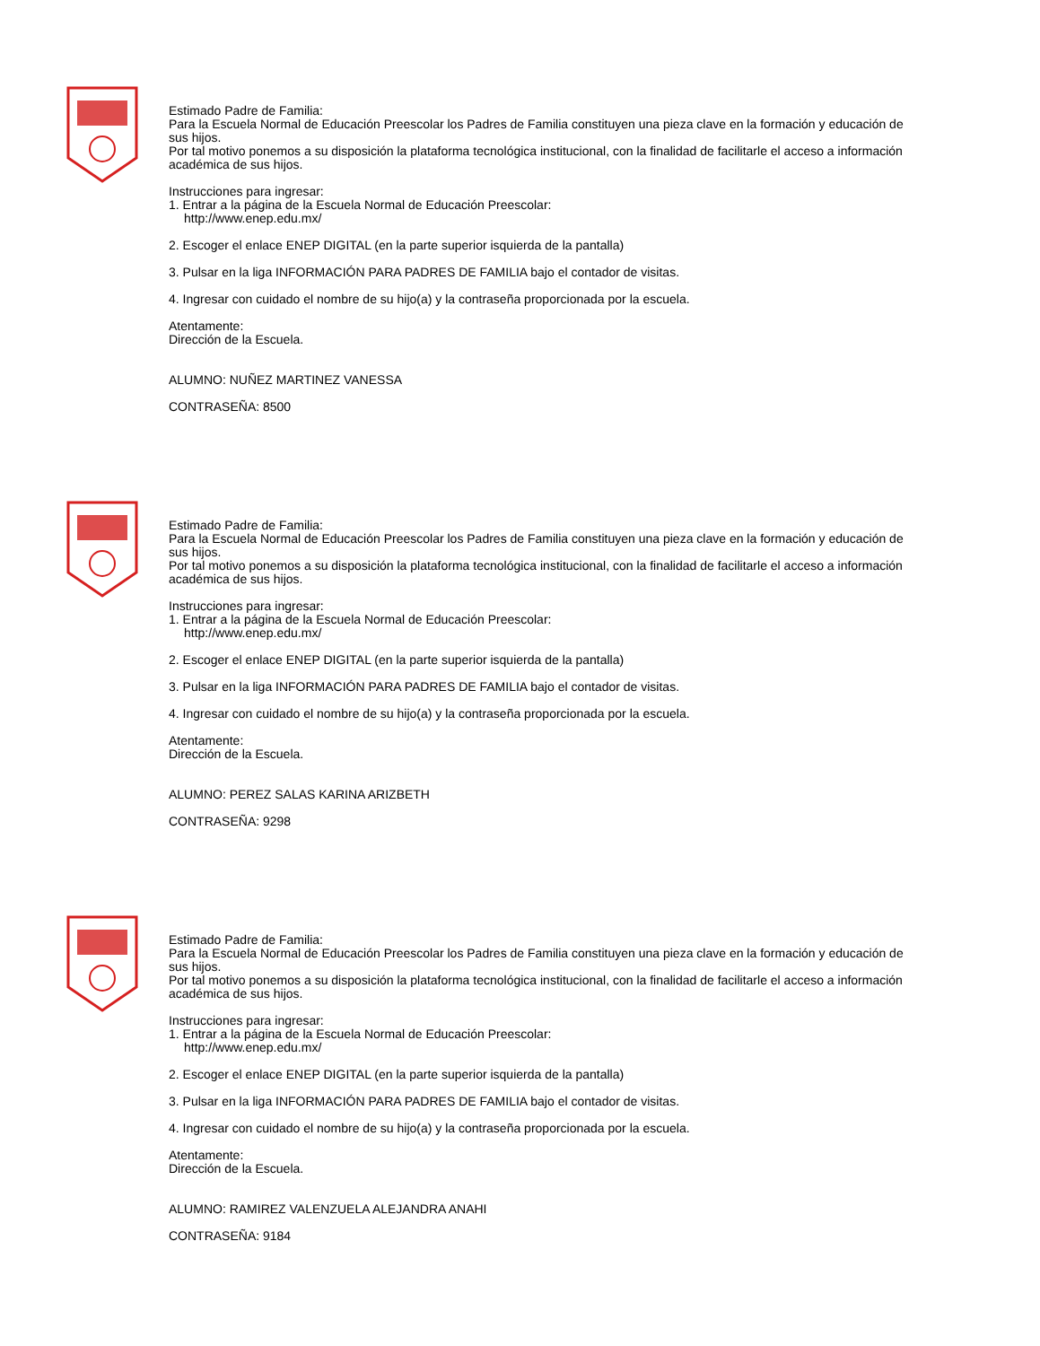Estimado Padre de Familia:
Para la Escuela Normal de Educación Preescolar los Padres de Familia constituyen una pieza clave en la formación y educación de sus hijos.
Por tal motivo ponemos a su disposición la plataforma tecnológica institucional, con la finalidad de facilitarle el acceso a información académica de sus hijos.
Instrucciones para ingresar:
1. Entrar a la página de la Escuela Normal de Educación Preescolar:
http://www.enep.edu.mx/
2. Escoger el enlace ENEP DIGITAL (en la parte superior isquierda de la pantalla)
3. Pulsar en la liga INFORMACIÓN PARA PADRES DE FAMILIA bajo el contador de visitas.
4. Ingresar con cuidado el nombre de su hijo(a) y la contraseña proporcionada por la escuela.
Atentamente:
Dirección de la Escuela.
ALUMNO: NUÑEZ MARTINEZ VANESSA
CONTRASEÑA: 8500
Estimado Padre de Familia:
Para la Escuela Normal de Educación Preescolar los Padres de Familia constituyen una pieza clave en la formación y educación de sus hijos.
Por tal motivo ponemos a su disposición la plataforma tecnológica institucional, con la finalidad de facilitarle el acceso a información académica de sus hijos.
Instrucciones para ingresar:
1. Entrar a la página de la Escuela Normal de Educación Preescolar:
http://www.enep.edu.mx/
2. Escoger el enlace ENEP DIGITAL (en la parte superior isquierda de la pantalla)
3. Pulsar en la liga INFORMACIÓN PARA PADRES DE FAMILIA bajo el contador de visitas.
4. Ingresar con cuidado el nombre de su hijo(a) y la contraseña proporcionada por la escuela.
Atentamente:
Dirección de la Escuela.
ALUMNO: PEREZ SALAS KARINA ARIZBETH
CONTRASEÑA: 9298
Estimado Padre de Familia:
Para la Escuela Normal de Educación Preescolar los Padres de Familia constituyen una pieza clave en la formación y educación de sus hijos.
Por tal motivo ponemos a su disposición la plataforma tecnológica institucional, con la finalidad de facilitarle el acceso a información académica de sus hijos.
Instrucciones para ingresar:
1. Entrar a la página de la Escuela Normal de Educación Preescolar:
http://www.enep.edu.mx/
2. Escoger el enlace ENEP DIGITAL (en la parte superior isquierda de la pantalla)
3. Pulsar en la liga INFORMACIÓN PARA PADRES DE FAMILIA bajo el contador de visitas.
4. Ingresar con cuidado el nombre de su hijo(a) y la contraseña proporcionada por la escuela.
Atentamente:
Dirección de la Escuela.
ALUMNO: RAMIREZ VALENZUELA ALEJANDRA ANAHI
CONTRASEÑA: 9184